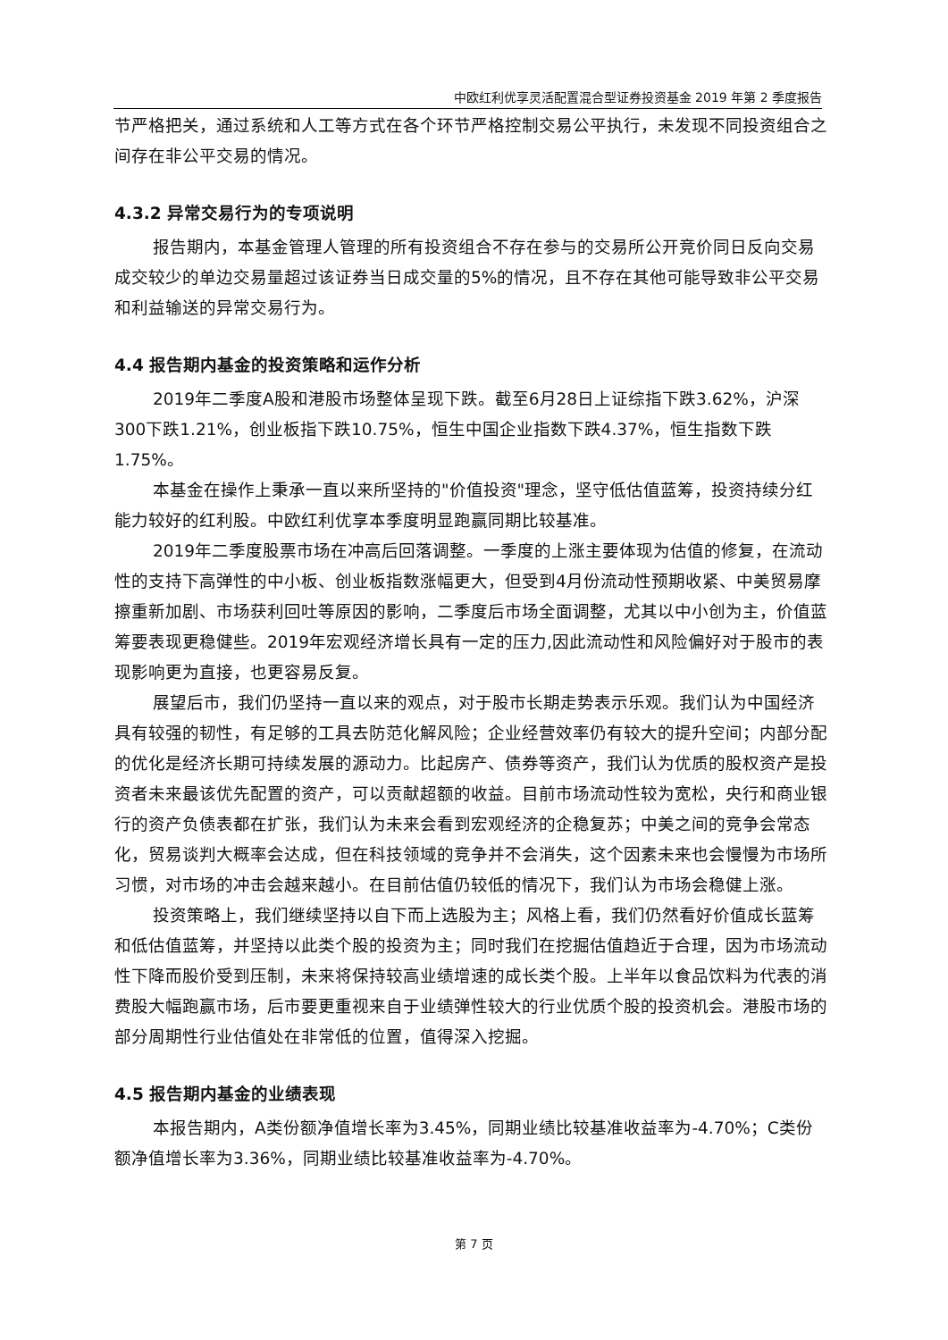中欧红利优享灵活配置混合型证券投资基金 2019 年第 2 季度报告
节严格把关，通过系统和人工等方式在各个环节严格控制交易公平执行，未发现不同投资组合之间存在非公平交易的情况。
4.3.2 异常交易行为的专项说明
报告期内，本基金管理人管理的所有投资组合不存在参与的交易所公开竞价同日反向交易成交较少的单边交易量超过该证券当日成交量的5%的情况，且不存在其他可能导致非公平交易和利益输送的异常交易行为。
4.4 报告期内基金的投资策略和运作分析
2019年二季度A股和港股市场整体呈现下跌。截至6月28日上证综指下跌3.62%，沪深300下跌1.21%，创业板指下跌10.75%，恒生中国企业指数下跌4.37%，恒生指数下跌1.75%。
本基金在操作上秉承一直以来所坚持的"价值投资"理念，坚守低估值蓝筹，投资持续分红能力较好的红利股。中欧红利优享本季度明显跑赢同期比较基准。
2019年二季度股票市场在冲高后回落调整。一季度的上涨主要体现为估值的修复，在流动性的支持下高弹性的中小板、创业板指数涨幅更大，但受到4月份流动性预期收紧、中美贸易摩擦重新加剧、市场获利回吐等原因的影响，二季度后市场全面调整，尤其以中小创为主，价值蓝筹要表现更稳健些。2019年宏观经济增长具有一定的压力,因此流动性和风险偏好对于股市的表现影响更为直接，也更容易反复。
展望后市，我们仍坚持一直以来的观点，对于股市长期走势表示乐观。我们认为中国经济具有较强的韧性，有足够的工具去防范化解风险；企业经营效率仍有较大的提升空间；内部分配的优化是经济长期可持续发展的源动力。比起房产、债券等资产，我们认为优质的股权资产是投资者未来最该优先配置的资产，可以贡献超额的收益。目前市场流动性较为宽松，央行和商业银行的资产负债表都在扩张，我们认为未来会看到宏观经济的企稳复苏；中美之间的竞争会常态化，贸易谈判大概率会达成，但在科技领域的竞争并不会消失，这个因素未来也会慢慢为市场所习惯，对市场的冲击会越来越小。在目前估值仍较低的情况下，我们认为市场会稳健上涨。
投资策略上，我们继续坚持以自下而上选股为主；风格上看，我们仍然看好价值成长蓝筹和低估值蓝筹，并坚持以此类个股的投资为主；同时我们在挖掘估值趋近于合理，因为市场流动性下降而股价受到压制，未来将保持较高业绩增速的成长类个股。上半年以食品饮料为代表的消费股大幅跑赢市场，后市要更重视来自于业绩弹性较大的行业优质个股的投资机会。港股市场的部分周期性行业估值处在非常低的位置，值得深入挖掘。
4.5 报告期内基金的业绩表现
本报告期内，A类份额净值增长率为3.45%，同期业绩比较基准收益率为-4.70%；C类份额净值增长率为3.36%，同期业绩比较基准收益率为-4.70%。
第 7 页